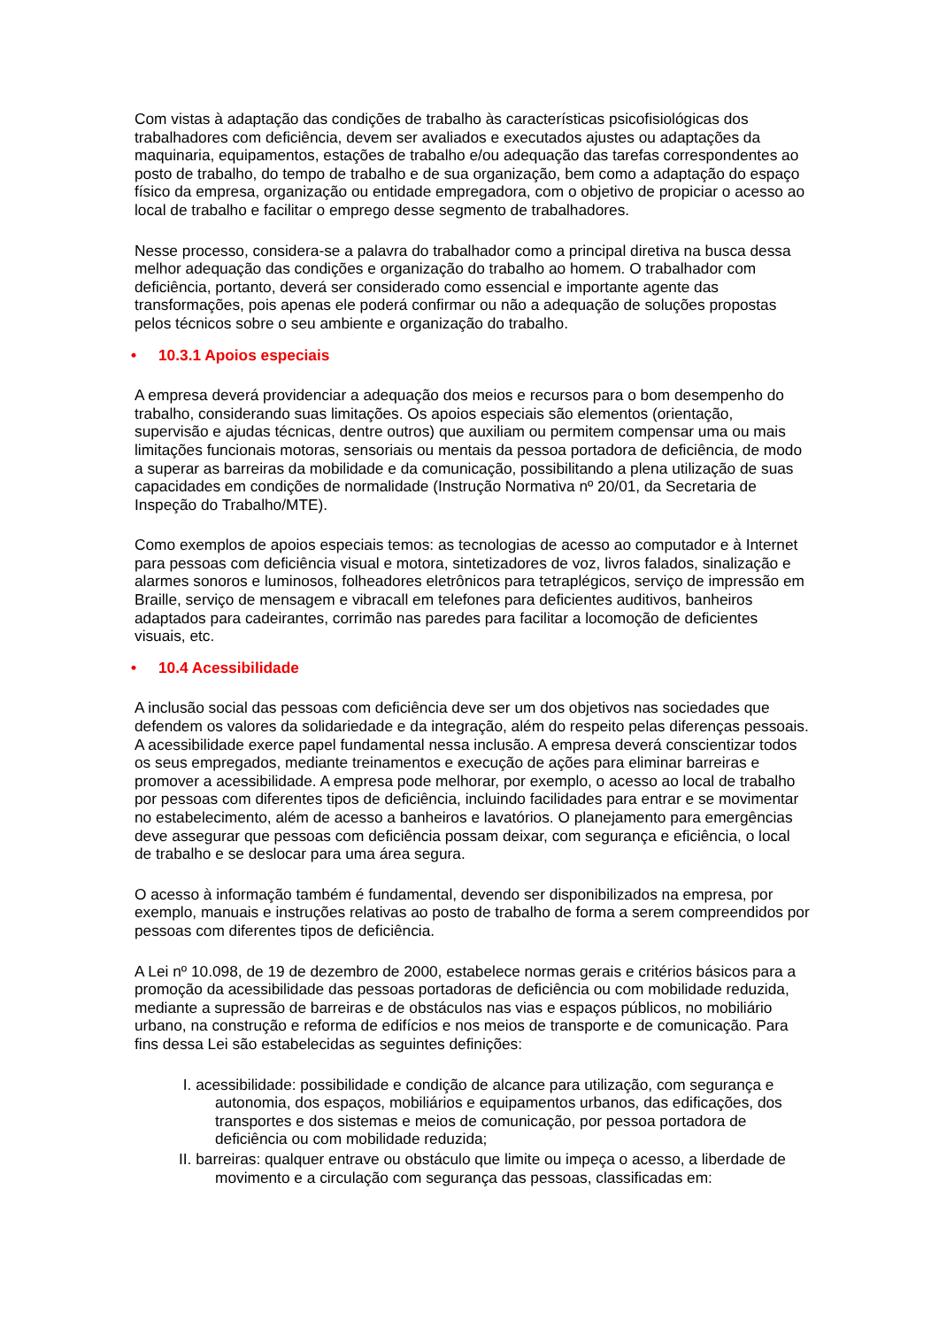Com vistas à adaptação das condições de trabalho às características psicofisiológicas dos trabalhadores com deficiência, devem ser avaliados e executados ajustes ou adaptações da maquinaria, equipamentos, estações de trabalho e/ou adequação das tarefas correspondentes ao posto de trabalho, do tempo de trabalho e de sua organização, bem como a adaptação do espaço físico da empresa, organização ou entidade empregadora, com o objetivo de propiciar o acesso ao local de trabalho e facilitar o emprego desse segmento de trabalhadores.
Nesse processo, considera-se a palavra do trabalhador como a principal diretiva na busca dessa melhor adequação das condições e organização do trabalho ao homem. O trabalhador com deficiência, portanto, deverá ser considerado como essencial e importante agente das transformações, pois apenas ele poderá confirmar ou não a adequação de soluções propostas pelos técnicos sobre o seu ambiente e organização do trabalho.
• 10.3.1 Apoios especiais
A empresa deverá providenciar a adequação dos meios e recursos para o bom desempenho do trabalho, considerando suas limitações. Os apoios especiais são elementos (orientação, supervisão e ajudas técnicas, dentre outros) que auxiliam ou permitem compensar uma ou mais limitações funcionais motoras, sensoriais ou mentais da pessoa portadora de deficiência, de modo a superar as barreiras da mobilidade e da comunicação, possibilitando a plena utilização de suas capacidades em condições de normalidade (Instrução Normativa nº 20/01, da Secretaria de Inspeção do Trabalho/MTE).
Como exemplos de apoios especiais temos: as tecnologias de acesso ao computador e à Internet para pessoas com deficiência visual e motora, sintetizadores de voz, livros falados, sinalização e alarmes sonoros e luminosos, folheadores eletrônicos para tetraplégicos, serviço de impressão em Braille, serviço de mensagem e vibracall em telefones para deficientes auditivos, banheiros adaptados para cadeirantes, corrimão nas paredes para facilitar a locomoção de deficientes visuais, etc.
• 10.4 Acessibilidade
A inclusão social das pessoas com deficiência deve ser um dos objetivos nas sociedades que defendem os valores da solidariedade e da integração, além do respeito pelas diferenças pessoais. A acessibilidade exerce papel fundamental nessa inclusão. A empresa deverá conscientizar todos os seus empregados, mediante treinamentos e execução de ações para eliminar barreiras e promover a acessibilidade. A empresa pode melhorar, por exemplo, o acesso ao local de trabalho por pessoas com diferentes tipos de deficiência, incluindo facilidades para entrar e se movimentar no estabelecimento, além de acesso a banheiros e lavatórios. O planejamento para emergências deve assegurar que pessoas com deficiência possam deixar, com segurança e eficiência, o local de trabalho e se deslocar para uma área segura.
O acesso à informação também é fundamental, devendo ser disponibilizados na empresa, por exemplo, manuais e instruções relativas ao posto de trabalho de forma a serem compreendidos por pessoas com diferentes tipos de deficiência.
A Lei nº 10.098, de 19 de dezembro de 2000, estabelece normas gerais e critérios básicos para a promoção da acessibilidade das pessoas portadoras de deficiência ou com mobilidade reduzida, mediante a supressão de barreiras e de obstáculos nas vias e espaços públicos, no mobiliário urbano, na construção e reforma de edifícios e nos meios de transporte e de comunicação. Para fins dessa Lei são estabelecidas as seguintes definições:
I. acessibilidade: possibilidade e condição de alcance para utilização, com segurança e autonomia, dos espaços, mobiliários e equipamentos urbanos, das edificações, dos transportes e dos sistemas e meios de comunicação, por pessoa portadora de deficiência ou com mobilidade reduzida;
II. barreiras: qualquer entrave ou obstáculo que limite ou impeça o acesso, a liberdade de movimento e a circulação com segurança das pessoas, classificadas em: